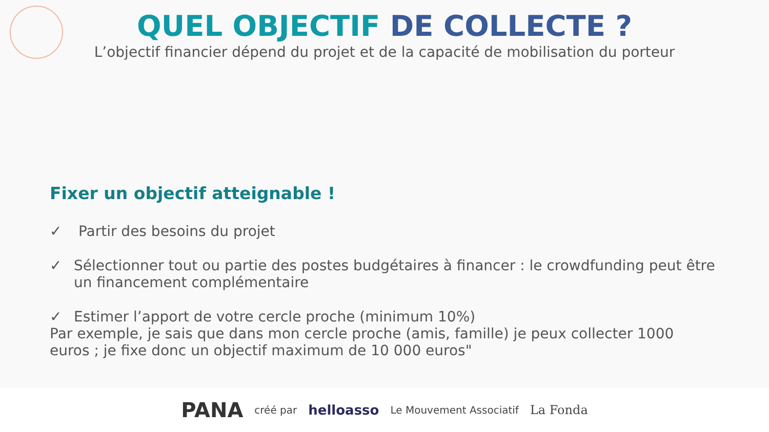QUEL OBJECTIF DE COLLECTE ?
L’objectif financier dépend du projet et de la capacité de mobilisation du porteur
Fixer un objectif atteignable !
✓ Partir des besoins du projet
✓ Sélectionner tout ou partie des postes budgétaires à financer : le crowdfunding peut être un financement complémentaire
✓ Estimer l’apport de votre cercle proche (minimum 10%)
Par exemple, je sais que dans mon cercle proche (amis, famille) je peux collecter 1000 euros ; je fixe donc un objectif maximum de 10 000 euros"
PANA créé par helloasso Le Mouvement Associatif La Fonda